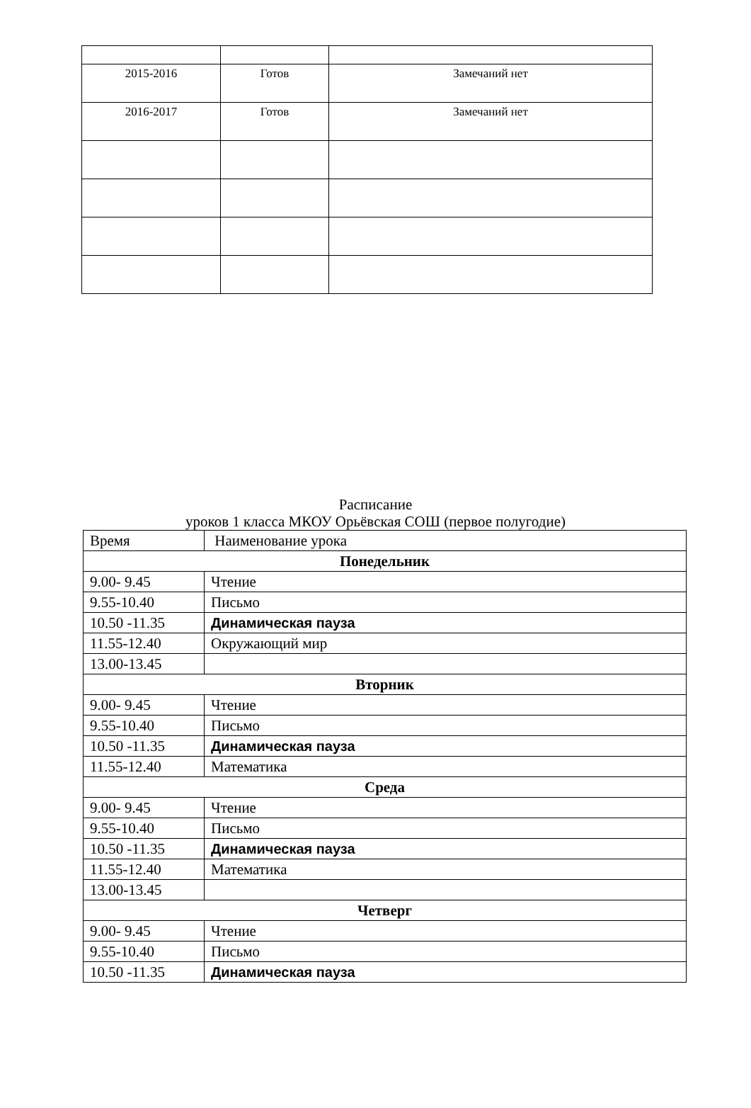| 2015-2016 | Готов | Замечаний нет |
| 2016-2017 | Готов | Замечаний нет |
Расписание
уроков 1 класса МКОУ Орьёвская СОШ (первое полугодие)
| Время | Наименование урока |
| Понедельник | |
| 9.00- 9.45 | Чтение |
| 9.55-10.40 | Письмо |
| 10.50 -11.35 | Динамическая пауза |
| 11.55-12.40 | Окружающий мир |
| 13.00-13.45 | |
| Вторник | |
| 9.00- 9.45 | Чтение |
| 9.55-10.40 | Письмо |
| 10.50 -11.35 | Динамическая пауза |
| 11.55-12.40 | Математика |
| Среда | |
| 9.00- 9.45 | Чтение |
| 9.55-10.40 | Письмо |
| 10.50 -11.35 | Динамическая пауза |
| 11.55-12.40 | Математика |
| 13.00-13.45 | |
| Четверг | |
| 9.00- 9.45 | Чтение |
| 9.55-10.40 | Письмо |
| 10.50 -11.35 | Динамическая пауза |